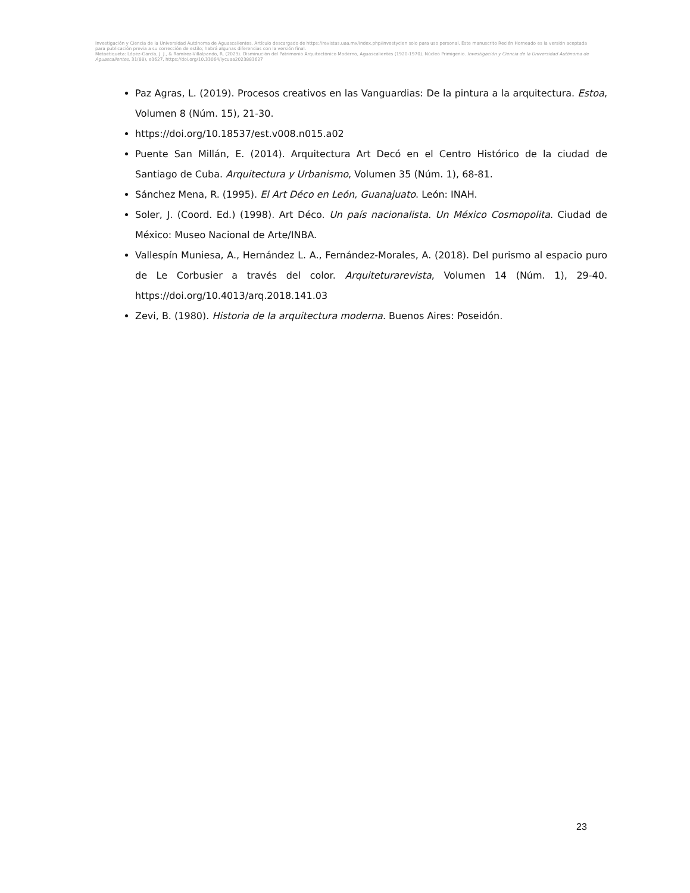Investigación y Ciencia de la Universidad Autónoma de Aguascalientes. Artículo descargado de https://revistas.uaa.mx/index.php/investycien solo para uso personal. Este manuscrito Recién Horneado es la versión aceptada para publicación previa a su corrección de estilo; habrá algunas diferencias con la versión final.
Metaetiqueta: López-García, J. J., & Ramírez-Villalpando, R. (2023). Disminución del Patrimonio Arquitectónico Moderno, Aguascalientes (1920-1970). Núcleo Primigenio. Investigación y Ciencia de la Universidad Autónoma de Aguascalientes, 31(88), e3627, https://doi.org/10.33064/iycuaa2023883627
Paz Agras, L. (2019). Procesos creativos en las Vanguardias: De la pintura a la arquitectura. Estoa, Volumen 8 (Núm. 15), 21-30.
https://doi.org/10.18537/est.v008.n015.a02
Puente San Millán, E. (2014). Arquitectura Art Decó en el Centro Histórico de la ciudad de Santiago de Cuba. Arquitectura y Urbanismo, Volumen 35 (Núm. 1), 68-81.
Sánchez Mena, R. (1995). El Art Déco en León, Guanajuato. León: INAH.
Soler, J. (Coord. Ed.) (1998). Art Déco. Un país nacionalista. Un México Cosmopolita. Ciudad de México: Museo Nacional de Arte/INBA.
Vallespín Muniesa, A., Hernández L. A., Fernández-Morales, A. (2018). Del purismo al espacio puro de Le Corbusier a través del color. Arquiteturarevista, Volumen 14 (Núm. 1), 29-40. https://doi.org/10.4013/arq.2018.141.03
Zevi, B. (1980). Historia de la arquitectura moderna. Buenos Aires: Poseidón.
23